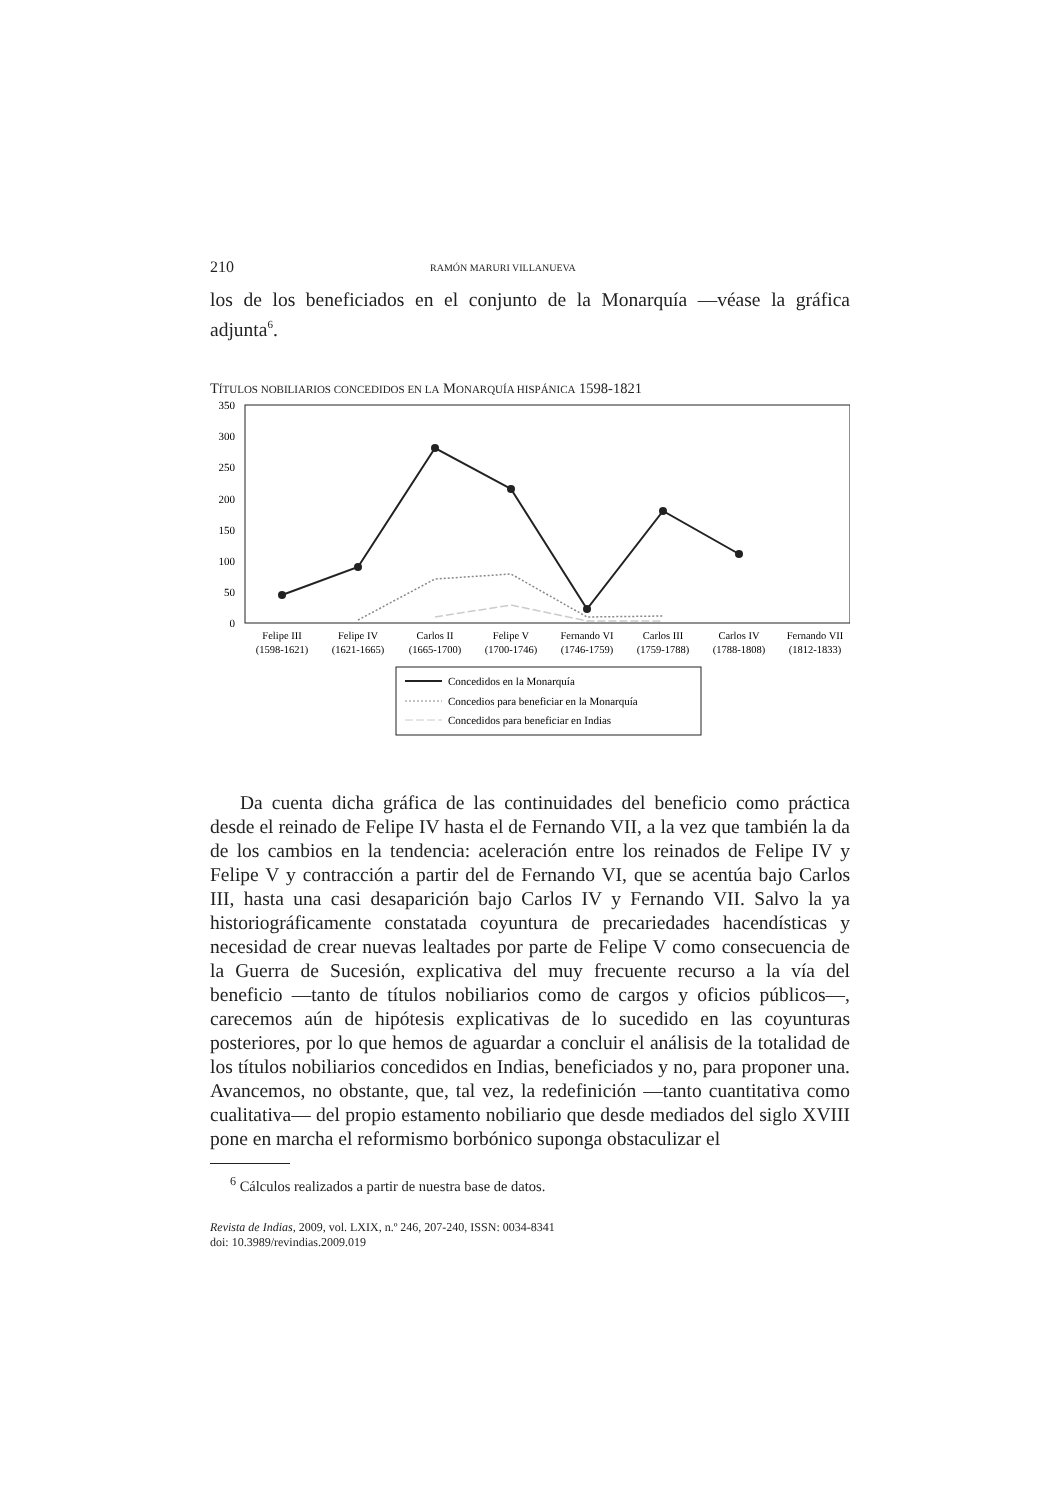210 RAMÓN MARURI VILLANUEVA
los de los beneficiados en el conjunto de la Monarquía —véase la gráfica adjunta<sup>6</sup>.
TÍTULOS NOBILIARIOS CONCEDIDOS EN LA MONARQUÍA HISPÁNICA 1598-1821
350
300
250
200
150
100
50
0
Felipe III
(1598-1621)
Felipe IV
(1621-1665)
Carlos II
(1665-1700)
Felipe V
(1700-1746)
Fernando VI
(1746-1759)
Carlos III
(1759-1788)
Carlos IV
(1788-1808)
Fernando VII
(1812-1833)
Concedidos en la Monarquía
Concedios para beneficiar en la Monarquía
Concedidos para beneficiar en Indias
Da cuenta dicha gráfica de las continuidades del beneficio como práctica desde el reinado de Felipe IV hasta el de Fernando VII, a la vez que también la da de los cambios en la tendencia: aceleración entre los reinados de Felipe IV y Felipe V y contracción a partir del de Fernando VI, que se acentúa bajo Carlos III, hasta una casi desaparición bajo Carlos IV y Fernando VII. Salvo la ya historiográficamente constatada coyuntura de precariedades hacendísticas y necesidad de crear nuevas lealtades por parte de Felipe V como consecuencia de la Guerra de Sucesión, explicativa del muy frecuente recurso a la vía del beneficio —tanto de títulos nobiliarios como de cargos y oficios públicos—, carecemos aún de hipótesis explicativas de lo sucedido en las coyunturas posteriores, por lo que hemos de aguardar a concluir el análisis de la totalidad de los títulos nobiliarios concedidos en Indias, beneficiados y no, para proponer una. Avancemos, no obstante, que, tal vez, la redefinición —tanto cuantitativa como cualitativa— del propio estamento nobiliario que desde mediados del siglo XVIII pone en marcha el reformismo borbónico suponga obstaculizar el
<sup>6</sup> Cálculos realizados a partir de nuestra base de datos.
Revista de Indias, 2009, vol. LXIX, n.º 246, 207-240, ISSN: 0034-8341
doi: 10.3989/revindias.2009.019